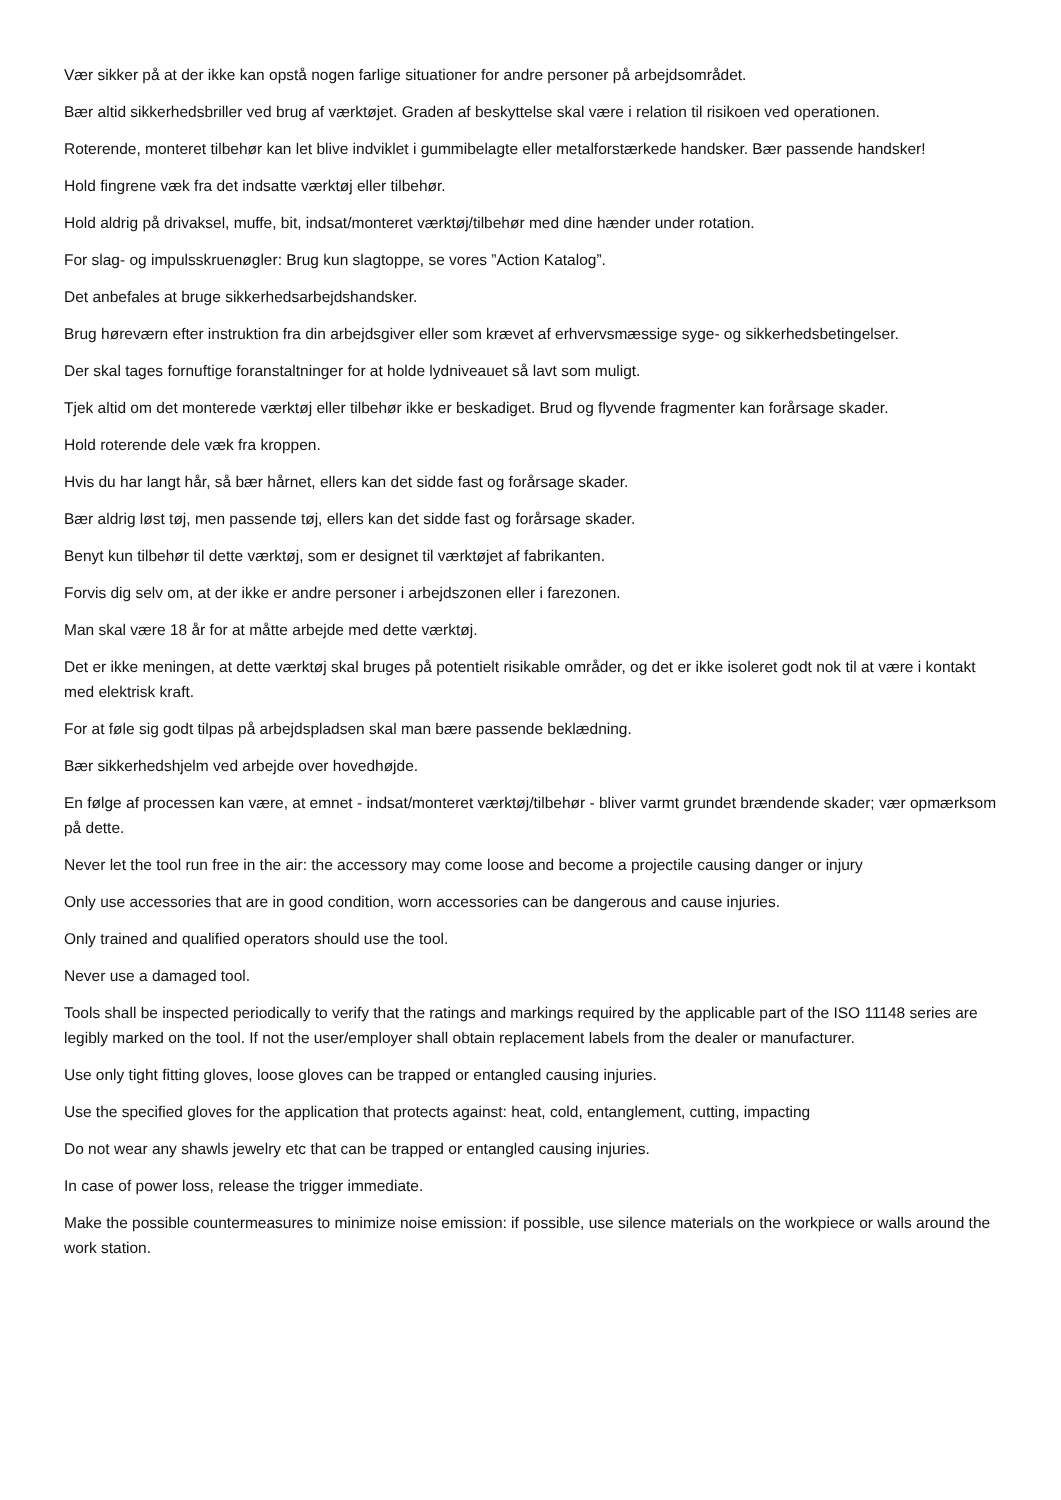Vær sikker på at der ikke kan opstå nogen farlige situationer for andre personer på arbejdsområdet.
Bær altid sikkerhedsbriller ved brug af værktøjet. Graden af beskyttelse skal være i relation til risikoen ved operationen.
Roterende, monteret tilbehør kan let blive indviklet i gummibelagte eller metalforstærkede handsker. Bær passende handsker!
Hold fingrene væk fra det indsatte værktøj eller tilbehør.
Hold aldrig på drivaksel, muffe, bit, indsat/monteret værktøj/tilbehør med dine hænder under rotation.
For slag- og impulsskruenøgler: Brug kun slagtoppe, se vores ”Action Katalog”.
Det anbefales at bruge sikkerhedsarbejdshandsker.
Brug høreværn efter instruktion fra din arbejdsgiver eller som krævet af erhvervsmæssige syge- og sikkerhedsbetingelser.
Der skal tages fornuftige foranstaltninger for at holde lydniveauet så lavt som muligt.
Tjek altid om det monterede værktøj eller tilbehør ikke er beskadiget. Brud og flyvende fragmenter kan forårsage skader.
Hold roterende dele væk fra kroppen.
Hvis du har langt hår, så bær hårnet, ellers kan det sidde fast og forårsage skader.
Bær aldrig løst tøj, men passende tøj, ellers kan det sidde fast og forårsage skader.
Benyt kun tilbehør til dette værktøj, som er designet til værktøjet af fabrikanten.
Forvis dig selv om, at der ikke er andre personer i arbejdszonen eller i farezonen.
Man skal være 18 år for at måtte arbejde med dette værktøj.
Det er ikke meningen, at dette værktøj skal bruges på potentielt risikable områder, og det er ikke isoleret godt nok til at være i kontakt med elektrisk kraft.
For at føle sig godt tilpas på arbejdspladsen skal man bære passende beklædning.
Bær sikkerhedshjelm ved arbejde over hovedhøjde.
En følge af processen kan være, at emnet - indsat/monteret værktøj/tilbehør - bliver varmt grundet brændende skader; vær opmærksom på dette.
Never let the tool run free in the air: the accessory may come loose and become a projectile causing danger or injury
Only use accessories that are in good condition, worn accessories can be dangerous and cause injuries.
Only trained and qualified operators should use the tool.
Never use a damaged tool.
Tools shall be inspected periodically to verify that the ratings and markings required by the applicable part of the ISO 11148 series are legibly marked on the tool. If not the user/employer shall obtain replacement labels from the dealer or manufacturer.
Use only tight fitting gloves, loose gloves can be trapped or entangled causing injuries.
Use the specified gloves for the application that protects against: heat, cold, entanglement, cutting, impacting
Do not wear any shawls jewelry etc that can be trapped or entangled causing injuries.
In case of power loss, release the trigger immediate.
Make the possible countermeasures to minimize noise emission: if possible, use silence materials on the workpiece or walls around the work station.